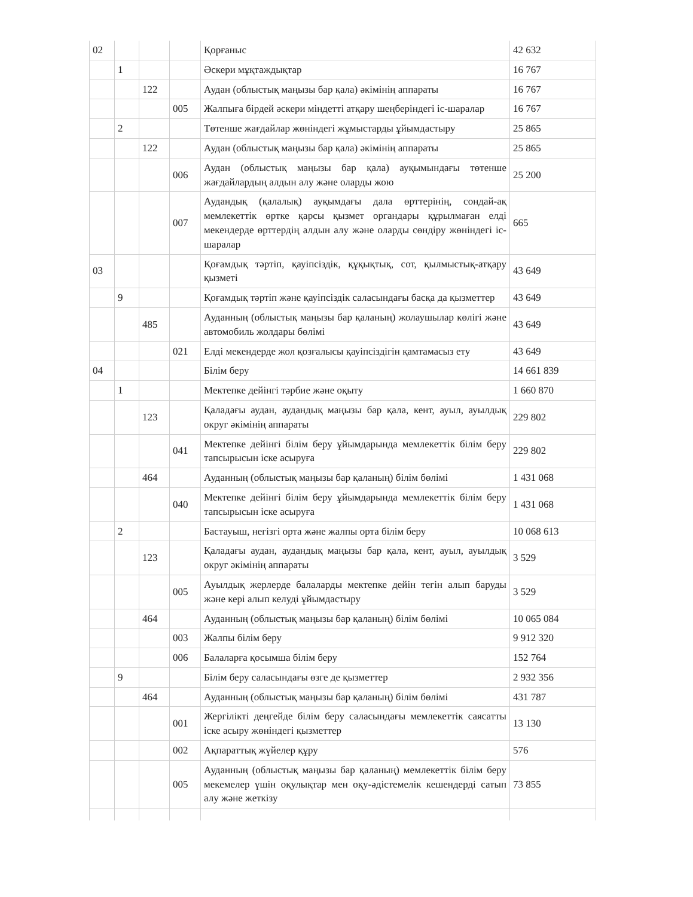| 02 | | | | Қорғаныс | 42 632 |
| | 1 | | | Әскери мұқтаждықтар | 16 767 |
| | | 122 | | Аудан (облыстық маңызы бар қала) әкімінің аппараты | 16 767 |
| | | | 005 | Жалпыға бірдей әскери міндетті атқару шеңберіндегі іс-шаралар | 16 767 |
| | 2 | | | Төтенше жағдайлар жөніндегі жұмыстарды ұйымдастыру | 25 865 |
| | | 122 | | Аудан (облыстық маңызы бар қала) әкімінің аппараты | 25 865 |
| | | | 006 | Аудан (облыстық маңызы бар қала) ауқымындағы төтенше жағдайлардың алдын алу және оларды жою | 25 200 |
| | | | 007 | Аудандық (қалалық) ауқымдағы дала өрттерінің, сондай-ақ мемлекеттік өртке қарсы қызмет органдары құрылмаған елді мекендерде өрттердің алдын алу және оларды сөндіру жөніндегі іс-шаралар | 665 |
| 03 | | | | Қоғамдық тәртіп, қауіпсіздік, құқықтық, сот, қылмыстық-атқару қызметі | 43 649 |
| | 9 | | | Қоғамдық тәртіп және қауіпсіздік саласындағы басқа да қызметтер | 43 649 |
| | | 485 | | Ауданның (облыстық маңызы бар қаланың) жолаушылар көлігі және автомобиль жолдары бөлімі | 43 649 |
| | | | 021 | Елді мекендерде жол қозғалысы қауіпсіздігін қамтамасыз ету | 43 649 |
| 04 | | | | Білім беру | 14 661 839 |
| | 1 | | | Мектепке дейінгі тәрбие және оқыту | 1 660 870 |
| | | 123 | | Қаладағы аудан, аудандық маңызы бар қала, кент, ауыл, ауылдық округ әкімінің аппараты | 229 802 |
| | | | 041 | Мектепке дейінгі білім беру ұйымдарында мемлекеттік білім беру тапсырысын іске асыруға | 229 802 |
| | | 464 | | Ауданның (облыстық маңызы бар қаланың) білім бөлімі | 1 431 068 |
| | | | 040 | Мектепке дейінгі білім беру ұйымдарында мемлекеттік білім беру тапсырысын іске асыруға | 1 431 068 |
| | 2 | | | Бастауыш, негізгі орта және жалпы орта білім беру | 10 068 613 |
| | | 123 | | Қаладағы аудан, аудандық маңызы бар қала, кент, ауыл, ауылдық округ әкімінің аппараты | 3 529 |
| | | | 005 | Ауылдық жерлерде балаларды мектепке дейін тегін алып баруды және кері алып келуді ұйымдастыру | 3 529 |
| | | 464 | | Ауданның (облыстық маңызы бар қаланың) білім бөлімі | 10 065 084 |
| | | | 003 | Жалпы білім беру | 9 912 320 |
| | | | 006 | Балаларға қосымша білім беру | 152 764 |
| | 9 | | | Білім беру саласындағы өзге де қызметтер | 2 932 356 |
| | | 464 | | Ауданның (облыстық маңызы бар қаланың) білім бөлімі | 431 787 |
| | | | 001 | Жергілікті деңгейде білім беру саласындағы мемлекеттік саясатты іске асыру жөніндегі қызметтер | 13 130 |
| | | | 002 | Ақпараттық жүйелер құру | 576 |
| | | | 005 | Ауданның (облыстық маңызы бар қаланың) мемлекеттік білім беру мекемелер үшін оқулықтар мен оқу-әдістемелік кешендерді сатып алу және жеткізу | 73 855 |